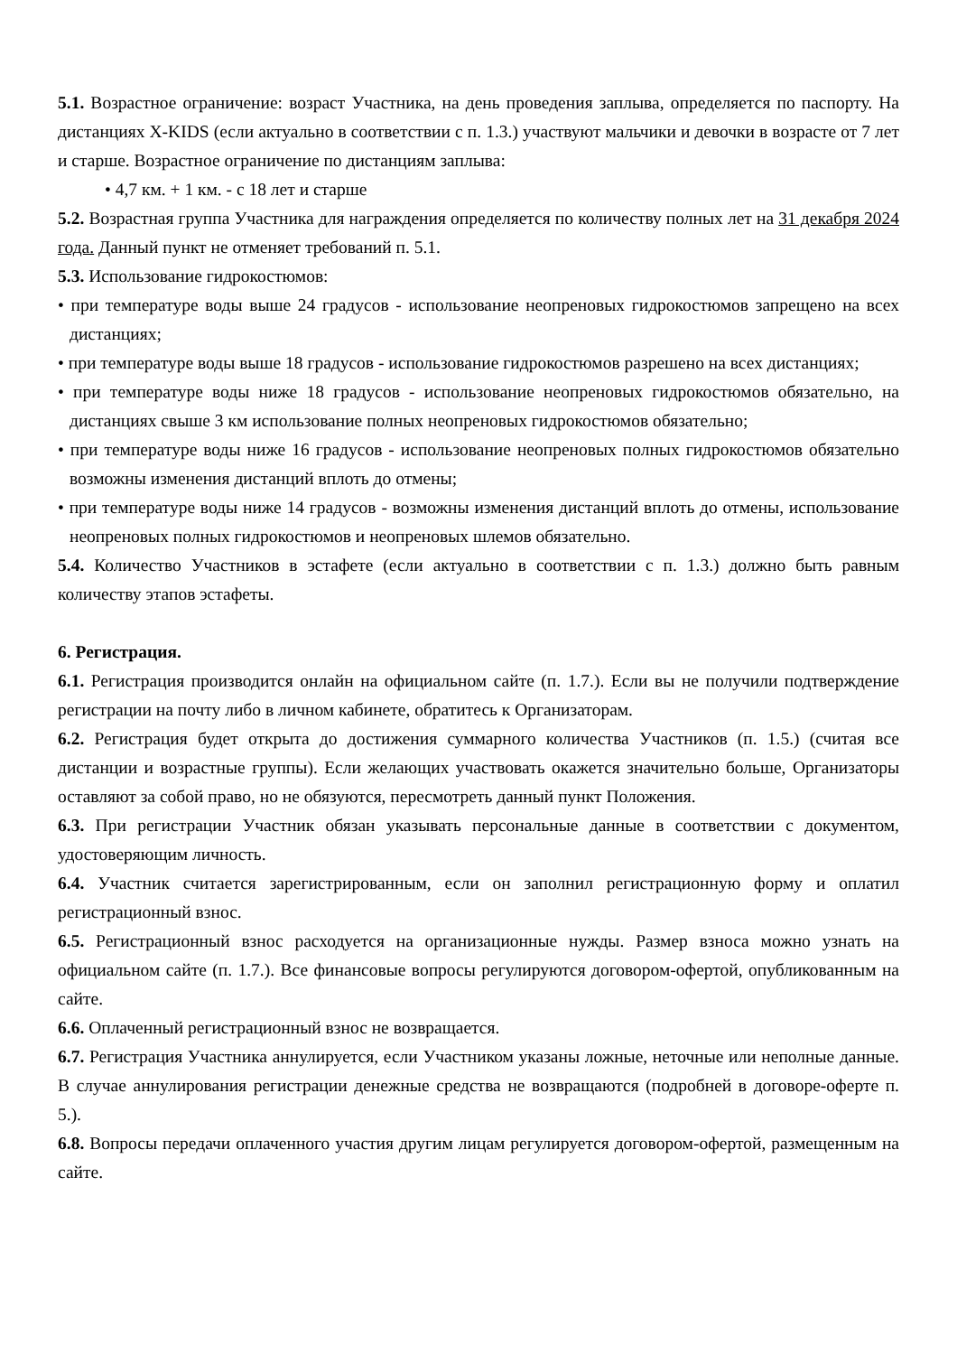5.1. Возрастное ограничение: возраст Участника, на день проведения заплыва, определяется по паспорту. На дистанциях X-KIDS (если актуально в соответствии с п. 1.3.) участвуют мальчики и девочки в возрасте от 7 лет и старше. Возрастное ограничение по дистанциям заплыва:
• 4,7 км. + 1 км. - с 18 лет и старше
5.2. Возрастная группа Участника для награждения определяется по количеству полных лет на 31 декабря 2024 года. Данный пункт не отменяет требований п. 5.1.
5.3. Использование гидрокостюмов:
• при температуре воды выше 24 градусов - использование неопреновых гидрокостюмов запрещено на всех дистанциях;
• при температуре воды выше 18 градусов - использование гидрокостюмов разрешено на всех дистанциях;
• при температуре воды ниже 18 градусов - использование неопреновых гидрокостюмов обязательно, на дистанциях свыше 3 км использование полных неопреновых гидрокостюмов обязательно;
• при температуре воды ниже 16 градусов - использование неопреновых полных гидрокостюмов обязательно возможны изменения дистанций вплоть до отмены;
• при температуре воды ниже 14 градусов - возможны изменения дистанций вплоть до отмены, использование неопреновых полных гидрокостюмов и неопреновых шлемов обязательно.
5.4. Количество Участников в эстафете (если актуально в соответствии с п. 1.3.) должно быть равным количеству этапов эстафеты.
6. Регистрация.
6.1. Регистрация производится онлайн на официальном сайте (п. 1.7.). Если вы не получили подтверждение регистрации на почту либо в личном кабинете, обратитесь к Организаторам.
6.2. Регистрация будет открыта до достижения суммарного количества Участников (п. 1.5.) (считая все дистанции и возрастные группы). Если желающих участвовать окажется значительно больше, Организаторы оставляют за собой право, но не обязуются, пересмотреть данный пункт Положения.
6.3. При регистрации Участник обязан указывать персональные данные в соответствии с документом, удостоверяющим личность.
6.4. Участник считается зарегистрированным, если он заполнил регистрационную форму и оплатил регистрационный взнос.
6.5. Регистрационный взнос расходуется на организационные нужды. Размер взноса можно узнать на официальном сайте (п. 1.7.). Все финансовые вопросы регулируются договором-офертой, опубликованным на сайте.
6.6. Оплаченный регистрационный взнос не возвращается.
6.7. Регистрация Участника аннулируется, если Участником указаны ложные, неточные или неполные данные. В случае аннулирования регистрации денежные средства не возвращаются (подробней в договоре-оферте п. 5.).
6.8. Вопросы передачи оплаченного участия другим лицам регулируется договором-офертой, размещенным на сайте.